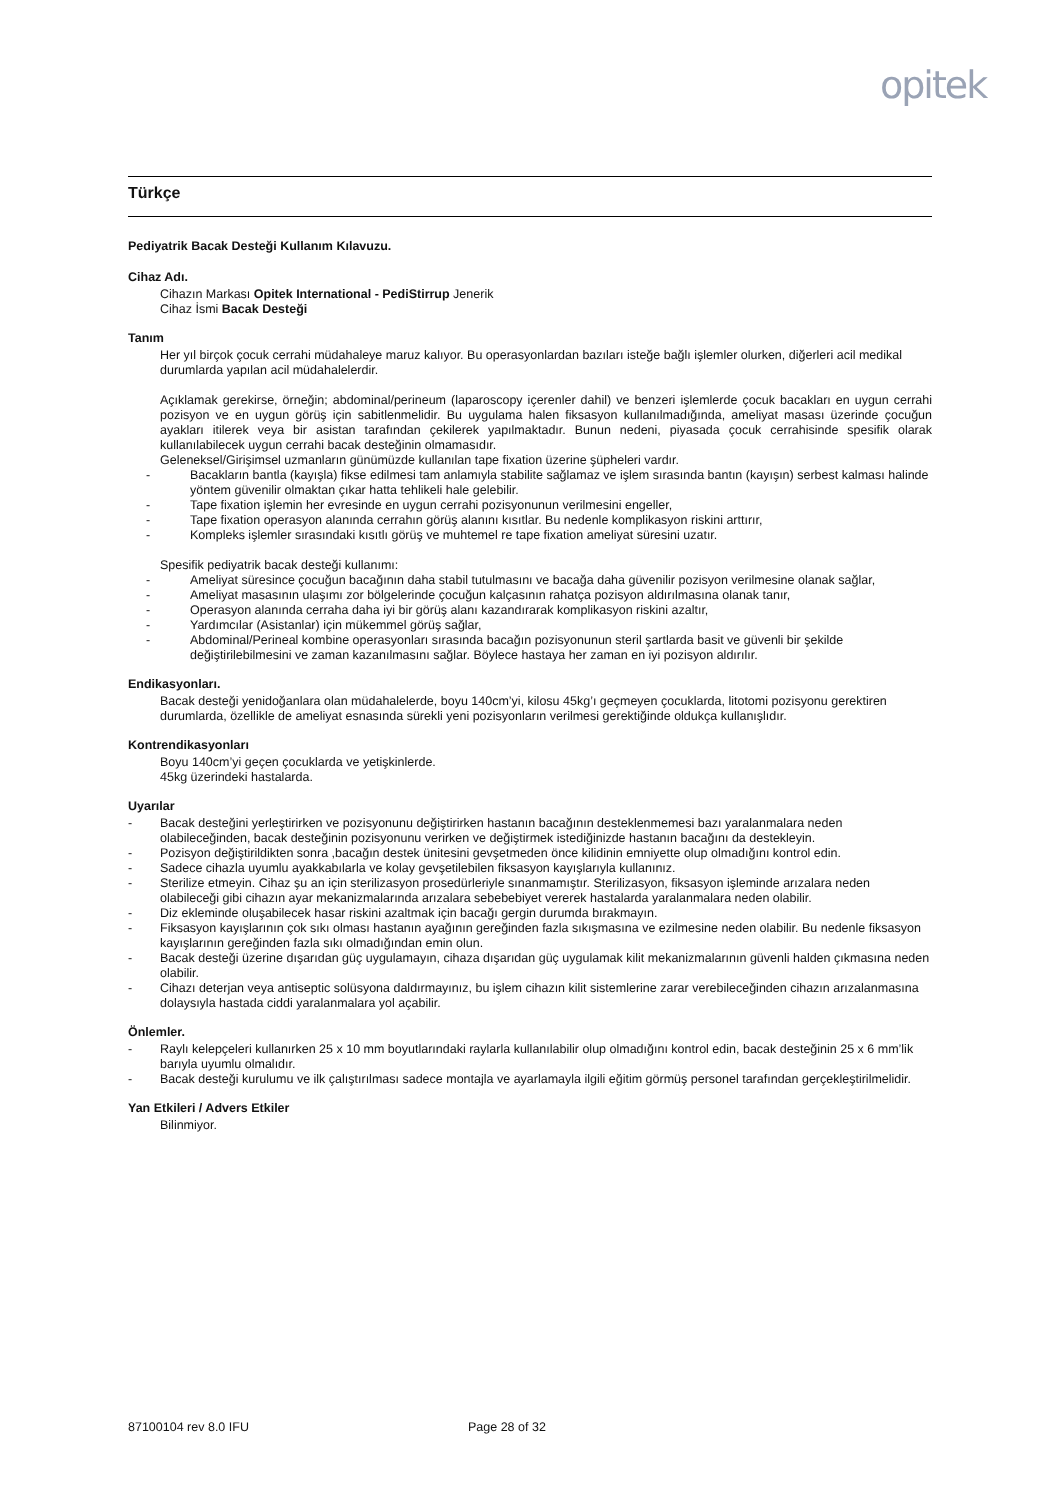opitek
Türkçe
Pediyatrik Bacak Desteği Kullanım Kılavuzu.
Cihaz Adı.
Cihazın Markası Opitek International - PediStirrup Jenerik
Cihaz İsmi Bacak Desteği
Tanım
Her yıl birçok çocuk cerrahi müdahaleye maruz kalıyor. Bu operasyonlardan bazıları isteğe bağlı işlemler olurken, diğerleri acil medikal durumlarda yapılan acil müdahalelerdir.
Açıklamak gerekirse, örneğin; abdominal/perineum (laparoscopy içerenler dahil) ve benzeri işlemlerde çocuk bacakları en uygun cerrahi pozisyon ve en uygun görüş için sabitlenmelidir. Bu uygulama halen fiksasyon kullanılmadığında, ameliyat masası üzerinde çocuğun ayakları itilerek veya bir asistan tarafından çekilerek yapılmaktadır. Bunun nedeni, piyasada çocuk cerrahisinde spesifik olarak kullanılabilecek uygun cerrahi bacak desteğinin olmamasıdır.
Geleneksel/Girişimsel uzmanların günümüzde kullanılan tape fixation üzerine şüpheleri vardır.
- Bacakların bantla (kayışla) fikse edilmesi tam anlamıyla stabilite sağlamaz ve işlem sırasında bantın (kayışın) serbest kalması halinde yöntem güvenilir olmaktan çıkar hatta tehlikeli hale gelebilir.
- Tape fixation işlemin her evresinde en uygun cerrahi pozisyonunun verilmesini engeller,
- Tape fixation operasyon alanında cerrahın görüş alanını kısıtlar. Bu nedenle komplikasyon riskini arttırır,
- Kompleks işlemler sırasındaki kısıtlı görüş ve muhtemel re tape fixation ameliyat süresini uzatır.
Spesifik pediyatrik bacak desteği kullanımı:
- Ameliyat süresince çocuğun bacağının daha stabil tutulmasını ve bacağa daha güvenilir pozisyon verilmesine olanak sağlar,
- Ameliyat masasının ulaşımı zor bölgelerinde çocuğun kalçasının rahatça pozisyon aldırılmasına olanak tanır,
- Operasyon alanında cerraha daha iyi bir görüş alanı kazandırarak komplikasyon riskini azaltır,
- Yardımcılar (Asistanlar) için mükemmel görüş sağlar,
- Abdominal/Perineal kombine operasyonları sırasında bacağın pozisyonunun steril şartlarda basit ve güvenli bir şekilde değiştirilebilmesini ve zaman kazanılmasını sağlar. Böylece hastaya her zaman en iyi pozisyon aldırılır.
Endikasyonları.
Bacak desteği yenidoğanlara olan müdahalelerde, boyu 140cm’yi, kilosu 45kg’ı geçmeyen çocuklarda, litotomi pozisyonu gerektiren durumlarda, özellikle de ameliyat esnasında sürekli yeni pozisyonların verilmesi gerektiğinde oldukça kullanışlıdır.
Kontrendikasyonları
Boyu 140cm’yi geçen çocuklarda ve yetişkinlerde.
45kg üzerindeki hastalarda.
Uyarılar
- Bacak desteğini yerleştirirken ve pozisyonunu değiştirirken hastanın bacağının desteklenmemesi bazı yaralanmalara neden olabileceğinden, bacak desteğinin pozisyonunu verirken ve değiştirmek istediğinizde hastanın bacağını da destekleyin.
- Pozisyon değiştirildikten sonra ,bacağın destek ünitesini gevşetmeden önce kilidinin emniyette olup olmadığını kontrol edin.
- Sadece cihazla uyumlu ayakkabılarla ve kolay gevşetilebilen fiksasyon kayışlarıyla kullanınız.
- Sterilize etmeyin. Cihaz şu an için sterilizasyon prosedürleriyle sınanmamıştır. Sterilizasyon, fiksasyon işleminde arızalara neden olabileceği gibi cihazın ayar mekanizmalarında arızalara sebebebiyet vererek hastalarda yaralanmalara neden olabilir.
- Diz ekleminde oluşabilecek hasar riskini azaltmak için bacağı gergin durumda bırakmayın.
- Fiksasyon kayışlarının çok sıkı olması hastanın ayağının gereğinden fazla sıkışmasına ve ezilmesine neden olabilir. Bu nedenle fiksasyon kayışlarının gereğinden fazla sıkı olmadığından emin olun.
- Bacak desteği üzerine dışarıdan güç uygulamayın, cihaza dışarıdan güç uygulamak kilit mekanizmalarının güvenli halden çıkmasına neden olabilir.
- Cihazı deterjan veya antiseptic solüsyona daldırmayınız, bu işlem cihazın kilit sistemlerine zarar verebileceğinden cihazın arızalanmasına dolaysıyla hastada ciddi yaralanmalara yol açabilir.
Önlemler.
- Raylı kelepçeleri kullanırken 25 x 10 mm boyutlarındaki raylarla kullanılabilir olup olmadığını kontrol edin, bacak desteğinin 25 x 6 mm’lik barıyla uyumlu olmalıdır.
- Bacak desteği kurulumu ve ilk çalıştırılması sadece montajla ve ayarlamayla ilgili eğitim görmüş personel tarafından gerçekleştirilmelidir.
Yan Etkileri / Advers Etkiler
Bilinmiyor.
87100104 rev 8.0 IFU Page 28 of 32